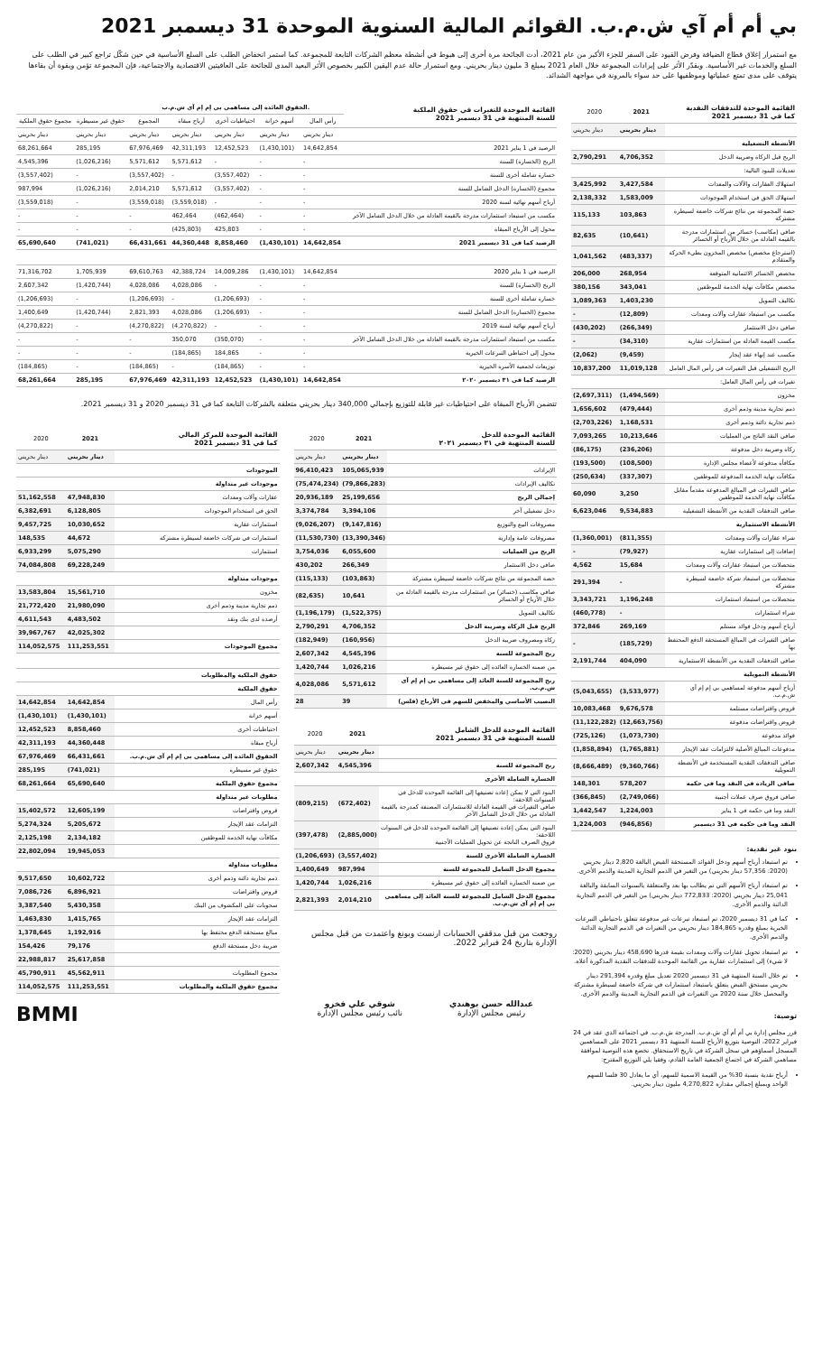بي أم أم آي ش.م.ب. القوائم المالية السنوية الموحدة 31 ديسمبر 2021
مع استمرار إغلاق قطاع الضيافة وفرض القيود على السفر للجزء الأكبر من عام 2021، أدت الجائحة مرة أخرى إلى هبوط في أنشطة معظم الشركات التابعة للمجموعة. كما استمر انخفاض الطلب على السلع الأساسية في حين شكّل تراجع كبير في الطلب على السلع والخدمات غير الأساسية. وبقدّر الأثر على إيرادات المجموعة خلال العام 2021 بمبلغ 3 مليون دينار بحريني. ومع استمرار حالة عدم اليقين الكبير بخصوص الأثر البعيد المدى للجائحة على العافيتين الاقتصادية والاجتماعية، فإن المجموعة تؤمن وبقوة أن بقاءها يتوقف على مدى تمتع عملياتها وموظفيها على حد سواء بالمرونة في مواجهة الشدائد.
| القائمة الموحدة للتدفقات النقدية كما في 31 ديسمبر 2021 | 2021 | 2020 |
| --- | --- | --- |
| | دينار بحريني | دينار بحريني |
| الأنشطة التشغيلية | | |
| الربح قبل الزكاة وضريبة الدخل | 4,706,352 | 2,790,291 |
| تعديلات للبنود التالية: | | |
| استهلاك العقارات والآلات والمعدات | 3,427,584 | 3,425,992 |
| استهلاك الحق في استخدام الموجودات | 1,583,009 | 2,138,332 |
| حصة المجموعة من نتائج شركات خاضعة لسيطرة مشتركة | 103,863 | 115,133 |
| صافي (مكاسب) خسائر من استثمارات مدرجة بالقيمة العادلة من خلال الأرباح أو الخسائر | (10,641) | 82,635 |
| (استرجاع مخصص) مخصص المخزون بطيء الحركة والمتقادم | (483,337) | 1,041,562 |
| مخصص الخسائر الائتمانية المتوقعة | 268,954 | 206,000 |
| مخصص مكافآت نهاية الخدمة للموظفين | 343,041 | 380,156 |
| تكاليف التمويل | 1,403,230 | 1,089,363 |
| مكسب من استبعاد عقارات وآلات ومعدات | (12,809) | - |
| صافي دخل الاستثمار | (266,349) | (430,202) |
| مكسب القيمة العادلة من استثمارات عقارية | (34,310) | - |
| مكسب عند إنهاء عقد إيجار | (9,459) | (2,062) |
| الربح التشغيلي قبل التغيرات في رأس المال العامل | 11,019,128 | 10,837,200 |
| تغيرات في رأس المال العامل: | | |
| مخزون | (1,494,569) | (2,697,311) |
| ذمم تجارية مدينة وذمم أخرى | (479,444) | 1,656,602 |
| ذمم تجارية دائنة وذمم أخرى | 1,168,531 | (2,703,226) |
| صافي النقد الناتج من العمليات | 10,213,646 | 7,093,265 |
| زكاة وضريبة دخل مدفوعة | (236,206) | (86,175) |
| مكافأة مدفوعة لأعضاء مجلس الإدارة | (108,500) | (193,500) |
| مكافآت نهاية الخدمة المدفوعة للموظفين | (337,307) | (250,634) |
| صافي التغيرات في المبالغ المدفوعة مقدماً مقابل مكافآت نهاية الخدمة للموظفين | 3,250 | 60,090 |
| صافي التدفقات النقدية من الأنشطة التشغيلية | 9,534,883 | 6,623,046 |
| الأنشطة الاستثمارية | | |
| شراء عقارات وآلات ومعدات | (811,355) | (1,360,001) |
| إضافات إلى استثمارات عقارية | (79,927) | - |
| متحصلات من استبعاد عقارات وآلات ومعدات | 15,684 | 4,562 |
| متحصلات من استبعاد شركة خاضعة لسيطرة مشتركة | - | 291,394 |
| متحصلات من استبعاد استثمارات | 1,196,248 | 3,343,721 |
| شراء استثمارات | - | (460,778) |
| أرباح أسهم ودخل فوائد مستلم | 269,169 | 372,846 |
| صافي التغيرات في المبالغ المستحقة الدفع المحتفظ بها | (185,729) | - |
| صافي التدفقات النقدية من الأنشطة الاستثمارية | 404,090 | 2,191,744 |
| الأنشطة التمويلية | | |
| أرباح أسهم مدفوعة لمساهمي بي إم إم آي ش.م.ب. | (3,533,977) | (5,043,655) |
| قروض واقتراضات مستلمة | 9,676,578 | 10,083,468 |
| قروض واقتراضات مدفوعة | (12,663,756) | (11,122,282) |
| فوائد مدفوعة | (1,073,730) | (725,126) |
| مدفوعات المبالغ الأصلية لالتزامات عقد الإيجار | (1,765,881) | (1,858,894) |
| صافي التدفقات النقدية المستخدمة في الأنشطة التمويلية | (9,360,766) | (8,666,489) |
| صافي الزيادة في النقد وما في حكمه | 578,207 | 148,301 |
| صافي فروق صرف عملات أجنبية | (2,749,066) | (366,845) |
| النقد وما في حكمه في 1 يناير | 1,224,003 | 1,442,547 |
| النقد وما في حكمه في 31 ديسمبر | (946,856) | 1,224,003 |
بنود غير نقدية:
تم استبعاد أرباح أسهم ودخل الفوائد المستحقة القبض البالغة 2,820 دينار بحريني (2020: 57,356 دينار بحريني) من التغير في الذمم التجارية المدينة والذمم الأخرى.
تم استبعاد أرباح الأسهم التي تم يطالب بها بعد والمتعلقة بالسنوات السابقة والبالغة 25,041 دينار بحريني (2020: 772,833 دينار بحريني) من التغير في الذمم التجارية الدائنة والذمم الأخرى.
كما في 31 ديسمبر 2020، تم استبعاد تبرعات غير مدفوعة تتعلق باحتياطي التبرعات الخيرية بمبلغ وقدره 184,865 دينار بحريني من التغيرات في الذمم التجارية الدائنة والذمم الأخرى.
تم استبعاد تحويل عقارات وآلات ومعدات بقيمة قدرها 458,690 دينار بحريني (2020: لا شيء) إلى استثمارات عقارية من القائمة الموحدة للتدفقات النقدية المذكورة أعلاه.
تم خلال السنة المنتهية في 31 ديسمبر 2020 تعديل مبلغ وقدره 291,394 دينار بحريني مستحق القبض يتعلق باستبعاد استثمارات في شركة خاضعة لسيطرة مشتركة والمحصل خلال سنة 2020 من التغيرات في الذمم التجارية المدينة والذمم الأخرى.
توصية:
قرر مجلس إدارة بي أم أم آي ش.م.ب. المدرجة ش.م.ب. في اجتماعه الذي عقد في 24 فبراير 2022، التوصية بتوزيع الأرباح للسنة المنتهية 31 ديسمبر 2021 على المساهمين المسجل أسماؤهم في سجل الشركة في تاريخ الاستحقاق. تخضع هذه التوصية لموافقة مساهمي الشركة في اجتماع الجمعية العامة القادم، وفقيا يلي التوزيع المقترح:
أرباح نقدية بنسبة 30% من القيمة الاسمية للسهم، أي ما يعادل 30 فلسا للسهم الواحد وبمبلغ إجمالي مقداره 4,270,822 مليون دينار بحريني.
| القائمة الموحدة للتغيرات في حقوق الملكية للسنة المنتهية في 31 ديسمبر 2021 | الحقوق العائدة إلى مساهمي بي إم إم آي ش.م.ب. | | | | | | |
| --- | --- | --- | --- | --- | --- | --- | --- |
| | رأس المال | أسهم خزانة | احتياطيات أخرى | أرباح مبقاة | المجموع | حقوق غير مسيطرة | مجموع حقوق الملكية |
| | دينار بحريني | دينار بحريني | دينار بحريني | دينار بحريني | دينار بحريني | دينار بحريني | دينار بحريني |
| الرصيد في 1 يناير 2021 | 14,642,854 | (1,430,101) | 12,452,523 | 42,311,193 | 67,976,469 | 285,195 | 68,261,664 |
| الربح (الخسارة) للسنة | - | - | - | 5,571,612 | 5,571,612 | (1,026,216) | 4,545,396 |
| خسارة شاملة أخرى للسنة | - | - | (3,557,402) | - | (3,557,402) | - | (3,557,402) |
| مجموع (الخسارة) الدخل الشامل للسنة | - | - | (3,557,402) | 5,571,612 | 2,014,210 | (1,026,216) | 987,994 |
| أرباح أسهم نهائية لسنة 2020 | - | - | - | (3,559,018) | (3,559,018) | - | (3,559,018) |
| مكسب من استبعاد استثمارات مدرجة بالقيمة العادلة من خلال الدخل الشامل الآخر | - | - | (462,464) | 462,464 | - | - | - |
| محول إلى الأرباح المبقاة | - | - | 425,803 | (425,803) | - | - | - |
| الرصيد كما في 31 ديسمبر 2021 | 14,642,854 | (1,430,101) | 8,858,460 | 44,360,448 | 66,431,661 | (741,021) | 65,690,640 |
| الرصيد في 1 يناير 2020 | 14,642,854 | (1,430,101) | 14,009,286 | 42,388,724 | 69,610,763 | 1,705,939 | 71,316,702 |
| الربح (الخسارة) للسنة | - | - | - | 4,028,086 | 4,028,086 | (1,420,744) | 2,607,342 |
| خسارة شاملة أخرى للسنة | - | - | (1,206,693) | - | (1,206,693) | - | (1,206,693) |
| مجموع (الخسارة) الدخل الشامل للسنة | - | - | (1,206,693) | 4,028,086 | 2,821,393 | (1,420,744) | 1,400,649 |
| أرباح أسهم نهائية لسنة 2019 | - | - | - | (4,270,822) | (4,270,822) | - | (4,270,822) |
| مكسب من استبعاد استثمارات مدرجة بالقيمة العادلة من خلال الدخل الشامل الآخر | - | - | (350,070) | 350,070 | - | - | - |
| محول إلى احتياطي التبرعات الخيرية | - | - | 184,865 | (184,865) | - | - | - |
| توزيعات لجمعية الأسرة الخيرية | - | - | (184,865) | - | (184,865) | - | (184,865) |
| الرصيد كما في ٣١ ديسمبر ٢٠٢٠ | 14,642,854 | (1,430,101) | 12,452,523 | 42,311,193 | 67,976,469 | 285,195 | 68,261,664 |
تتضمن الأرباح المبقاة على احتياطيات غير قابلة للتوزيع بإجمالي 340,000 دينار بحريني متعلقة بالشركات التابعة كما في 31 ديسمبر 2020 و 31 ديسمبر 2021.
| القائمة الموحدة للدخل للسنة المنتهية في ٣١ ديسمبر ٢٠٢١ | 2021 | 2020 |
| --- | --- | --- |
| | دينار بحريني | دينار بحريني |
| الإيرادات | 105,065,939 | 96,410,423 |
| تكاليف الإيرادات | (79,866,283) | (75,474,234) |
| إجمالي الربح | 25,199,656 | 20,936,189 |
| دخل تشغيلي آخر | 3,394,106 | 3,374,784 |
| مصروفات البيع والتوزيع | (9,147,816) | (9,026,207) |
| مصروفات عامة وإدارية | (13,390,346) | (11,530,730) |
| الربح من العمليات | 6,055,600 | 3,754,036 |
| صافي دخل الاستثمار | 266,349 | 430,202 |
| حصة المجموعة من نتائج شركات خاضعة لسيطرة مشتركة | (103,863) | (115,133) |
| صافي مكاسب (خسائر) من استثمارات مدرجة بالقيمة العادلة من خلال الأرباح أو الخسائر | 10,641 | (82,635) |
| تكاليف التمويل | (1,522,375) | (1,196,179) |
| الربح قبل الزكاة وضريبة الدخل | 4,706,352 | 2,790,291 |
| زكاة ومصروف ضريبة الدخل | (160,956) | (182,949) |
| ربح المجموعة للسنة | 4,545,396 | 2,607,342 |
| من ضمنه الخسارة العائدة إلى حقوق غير مسيطرة | 1,026,216 | 1,420,744 |
| ربح المجموعة للسنة العائد إلى مساهمي بي إم إم آي ش.م.ب. | 5,571,612 | 4,028,086 |
| النصيب الأساسي والمخفض للسهم في الأرباح (فلس) | 39 | 28 |
| القائمة الموحدة للدخل الشامل للسنة المنتهية في 31 ديسمبر 2021 | 2021 | 2020 |
| --- | --- | --- |
| | دينار بحريني | دينار بحريني |
| ربح المجموعة للسنة | 4,545,396 | 2,607,342 |
| الخسارة الشاملة الأخرى | | |
| البنود التي لا يمكن إعادة تصنيفها إلى القائمة الموحدة للدخل في السنوات اللاحقة: صافي التغيرات في القيمة العادلة للاستثمارات المصنفة كمدرجة بالقيمة العادلة من خلال الدخل الشامل الآخر | (672,402) | (809,215) |
| البنود التي يمكن إعادة تصنيفها إلى القائمة الموحدة للدخل في السنوات اللاحقة: فروق الصرف الناتجة عن تحويل العمليات الأجنبية | (2,885,000) | (397,478) |
| الخسارة الشاملة الأخرى للسنة | (3,557,402) | (1,206,693) |
| مجموع الدخل الشامل للمجموعة للسنة | 987,994 | 1,400,649 |
| من ضمنه الخسارة العائدة إلى حقوق غير مسيطرة | 1,026,216 | 1,420,744 |
| مجموع الدخل الشامل للمجموعة للسنة العائد إلى مساهمي بي إم إم آي ش.م.ب. | 2,014,210 | 2,821,393 |
روجعت من قبل مدققي الحسابات ارنست ويونغ واعتمدت من قبل مجلس الإدارة بتاريخ 24 فبراير 2022.
عبدالله حسن بوهندي
رئيس مجلس الإدارة
شوقي علي فخرو
نائب رئيس مجلس الإدارة
| القائمة الموحدة للمركز المالي كما في 31 ديسمبر 2021 | 2021 | 2020 |
| --- | --- | --- |
| | دينار بحريني | دينار بحريني |
| الموجودات | | |
| موجودات غير متداولة | | |
| عقارات وآلات ومعدات | 47,948,830 | 51,162,558 |
| الحق في استخدام الموجودات | 6,128,805 | 6,382,691 |
| استثمارات عقارية | 10,030,652 | 9,457,725 |
| استثمارات في شركات خاضعة لسيطرة مشتركة | 44,672 | 148,535 |
| استثمارات | 5,075,290 | 6,933,299 |
| | 69,228,249 | 74,084,808 |
| موجودات متداولة | | |
| مخزون | 15,561,710 | 13,583,804 |
| ذمم تجارية مدينة وذمم أخرى | 21,980,090 | 21,772,420 |
| أرصدة لدى بنك ونقد | 4,483,502 | 4,611,543 |
| | 42,025,302 | 39,967,767 |
| مجموع الموجودات | 111,253,551 | 114,052,575 |
| حقوق الملكية والمطلوبات | | |
| حقوق الملكية | | |
| رأس المال | 14,642,854 | 14,642,854 |
| أسهم خزانة | (1,430,101) | (1,430,101) |
| احتياطيات أخرى | 8,858,460 | 12,452,523 |
| أرباح مبقاة | 44,360,448 | 42,311,193 |
| الحقوق العائدة إلى مساهمي بي إم إم آي ش.م.ب. | 66,431,661 | 67,976,469 |
| حقوق غير مسيطرة | (741,021) | 285,195 |
| مجموع حقوق الملكية | 65,690,640 | 68,261,664 |
| مطلوبات غير متداولة | | |
| قروض واقتراضات | 12,605,199 | 15,402,572 |
| التزامات عقد الإيجار | 5,205,672 | 5,274,324 |
| مكافآت نهاية الخدمة للموظفين | 2,134,182 | 2,125,198 |
| | 19,945,053 | 22,802,094 |
| مطلوبات متداولة | | |
| ذمم تجارية دائنة وذمم أخرى | 10,602,722 | 9,517,650 |
| قروض واقتراضات | 6,896,921 | 7,086,726 |
| سحوبات على المكشوف من البنك | 5,430,358 | 3,387,540 |
| التزامات عقد الإيجار | 1,415,765 | 1,463,830 |
| مبالغ مستحقة الدفع محتفظ بها | 1,192,916 | 1,378,645 |
| ضريبة دخل مستحقة الدفع | 79,176 | 154,426 |
| | 25,617,858 | 22,988,817 |
| مجموع المطلوبات | 45,562,911 | 45,790,911 |
| مجموع حقوق الملكية والمطلوبات | 111,253,551 | 114,052,575 |
BMMI